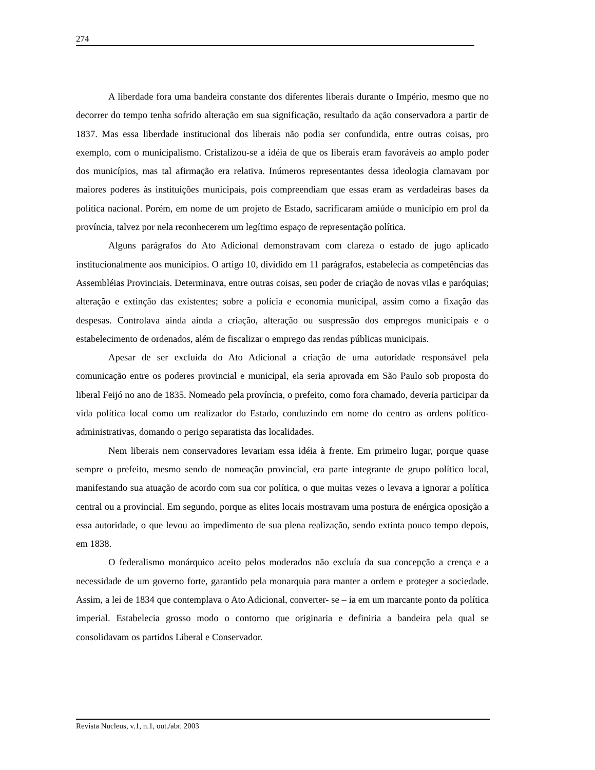274
A liberdade fora uma bandeira constante dos diferentes liberais durante o Império, mesmo que no decorrer do tempo tenha sofrido alteração em sua significação, resultado da ação conservadora a partir de 1837. Mas essa liberdade institucional dos liberais não podia ser confundida, entre outras coisas, pro exemplo, com o municipalismo. Cristalizou-se a idéia de que os liberais eram favoráveis ao amplo poder dos municípios, mas tal afirmação era relativa. Inúmeros representantes dessa ideologia clamavam por maiores poderes às instituições municipais, pois compreendiam que essas eram as verdadeiras bases da política nacional. Porém, em nome de um projeto de Estado, sacrificaram amiúde o município em prol da província, talvez por nela reconhecerem um legítimo espaço de representação política.
Alguns parágrafos do Ato Adicional demonstravam com clareza o estado de jugo aplicado institucionalmente aos municípios. O artigo 10, dividido em 11 parágrafos, estabelecia as competências das Assembléias Provinciais. Determinava, entre outras coisas, seu poder de criação de novas vilas e paróquias; alteração e extinção das existentes; sobre a polícia e economia municipal, assim como a fixação das despesas. Controlava ainda ainda a criação, alteração ou suspressão dos empregos municipais e o estabelecimento de ordenados, além de fiscalizar o emprego das rendas públicas municipais.
Apesar de ser excluída do Ato Adicional a criação de uma autoridade responsável pela comunicação entre os poderes provincial e municipal, ela seria aprovada em São Paulo sob proposta do liberal Feijó no ano de 1835. Nomeado pela província, o prefeito, como fora chamado, deveria participar da vida política local como um realizador do Estado, conduzindo em nome do centro as ordens político-administrativas, domando o perigo separatista das localidades.
Nem liberais nem conservadores levariam essa idéia à frente. Em primeiro lugar, porque quase sempre o prefeito, mesmo sendo de nomeação provincial, era parte integrante de grupo político local, manifestando sua atuação de acordo com sua cor política, o que muitas vezes o levava a ignorar a política central ou a provincial. Em segundo, porque as elites locais mostravam uma postura de enérgica oposição a essa autoridade, o que levou ao impedimento de sua plena realização, sendo extinta pouco tempo depois, em 1838.
O federalismo monárquico aceito pelos moderados não excluía da sua concepção a crença e a necessidade de um governo forte, garantido pela monarquia para manter a ordem e proteger a sociedade. Assim, a lei de 1834 que contemplava o Ato Adicional, converter- se – ia em um marcante ponto da política imperial. Estabelecia grosso modo o contorno que originaria e definiria a bandeira pela qual se consolidavam os partidos Liberal e Conservador.
Revista Nucleus, v.1, n.1, out./abr. 2003